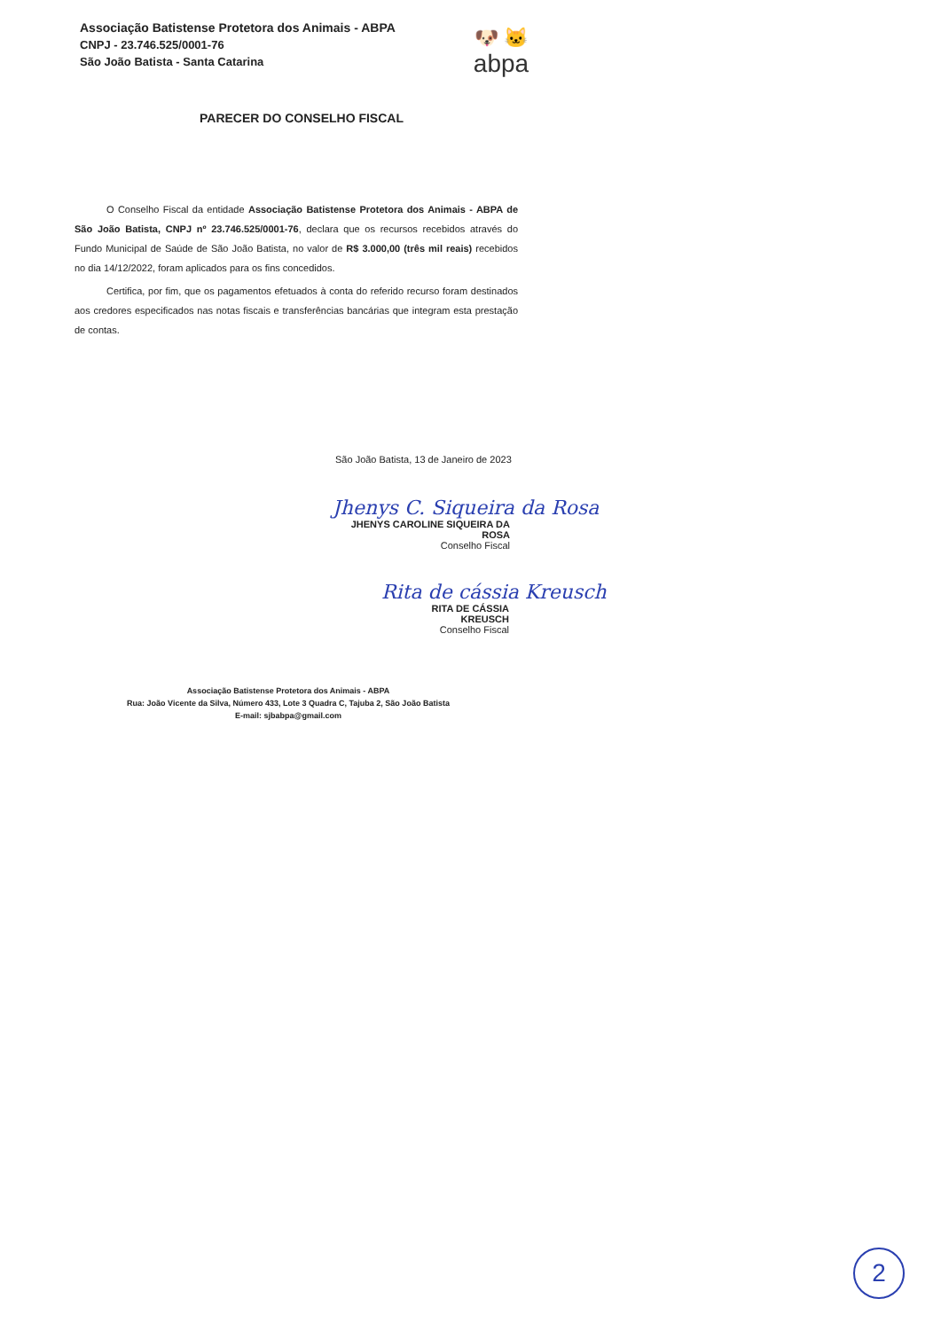Associação Batistense Protetora dos Animais - ABPA
CNPJ - 23.746.525/0001-76
São João Batista - Santa Catarina
🐶 🐱
abpa
PARECER DO CONSELHO FISCAL
O Conselho Fiscal da entidade Associação Batistense Protetora dos Animais - ABPA de São João Batista, CNPJ nº 23.746.525/0001-76, declara que os recursos recebidos através do Fundo Municipal de Saúde de São João Batista, no valor de R$ 3.000,00 (três mil reais) recebidos no dia 14/12/2022, foram aplicados para os fins concedidos.
Certifica, por fim, que os pagamentos efetuados à conta do referido recurso foram destinados aos credores especificados nas notas fiscais e transferências bancárias que integram esta prestação de contas.
São João Batista, 13 de Janeiro de 2023
Jhenys C. Siqueira da Rosa
JHENYS CAROLINE SIQUEIRA DA ROSA
Conselho Fiscal
Rita de cássia Kreusch
RITA DE CÁSSIA KREUSCH
Conselho Fiscal
Associação Batistense Protetora dos Animais - ABPA
Rua: João Vicente da Silva, Número 433, Lote 3 Quadra C, Tajuba 2, São João Batista
E-mail: sjbabpa@gmail.com
2